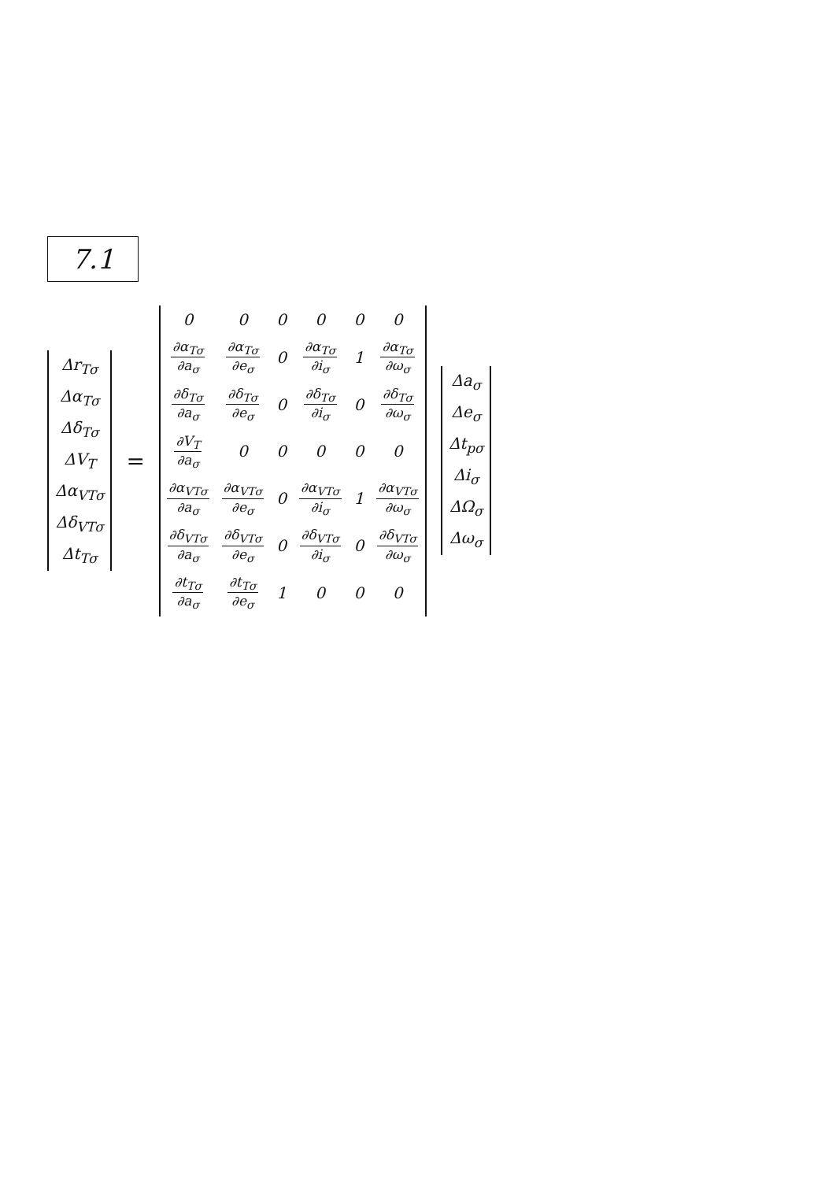7.1
| Δr<sub>Tσ</sub> |
| Δα<sub>Tσ</sub> |
| Δδ<sub>Tσ</sub> |
| ΔV<sub>T</sub> |
| Δα<sub>VTσ</sub> |
| Δδ<sub>VTσ</sub> |
| Δt<sub>Tσ</sub> |
=
| 0 | 0 | 0 | 0 | 0 | 0 |
| ∂α<sub>Tσ</sub> ∂a<sub>σ</sub> | ∂α<sub>Tσ</sub> ∂e<sub>σ</sub> | 0 | ∂α<sub>Tσ</sub> ∂i<sub>σ</sub> | 1 | ∂α<sub>Tσ</sub> ∂ω<sub>σ</sub> |
| ∂δ<sub>Tσ</sub> ∂a<sub>σ</sub> | ∂δ<sub>Tσ</sub> ∂e<sub>σ</sub> | 0 | ∂δ<sub>Tσ</sub> ∂i<sub>σ</sub> | 0 | ∂δ<sub>Tσ</sub> ∂ω<sub>σ</sub> |
| ∂V<sub>T</sub> ∂a<sub>σ</sub> | 0 | 0 | 0 | 0 | 0 |
| ∂α<sub>VTσ</sub> ∂a<sub>σ</sub> | ∂α<sub>VTσ</sub> ∂e<sub>σ</sub> | 0 | ∂α<sub>VTσ</sub> ∂i<sub>σ</sub> | 1 | ∂α<sub>VTσ</sub> ∂ω<sub>σ</sub> |
| ∂δ<sub>VTσ</sub> ∂a<sub>σ</sub> | ∂δ<sub>VTσ</sub> ∂e<sub>σ</sub> | 0 | ∂δ<sub>VTσ</sub> ∂i<sub>σ</sub> | 0 | ∂δ<sub>VTσ</sub> ∂ω<sub>σ</sub> |
| ∂t<sub>Tσ</sub> ∂a<sub>σ</sub> | ∂t<sub>Tσ</sub> ∂e<sub>σ</sub> | 1 | 0 | 0 | 0 |
| Δa<sub>σ</sub> |
| Δe<sub>σ</sub> |
| Δt<sub>pσ</sub> |
| Δi<sub>σ</sub> |
| ΔΩ<sub>σ</sub> |
| Δω<sub>σ</sub> |